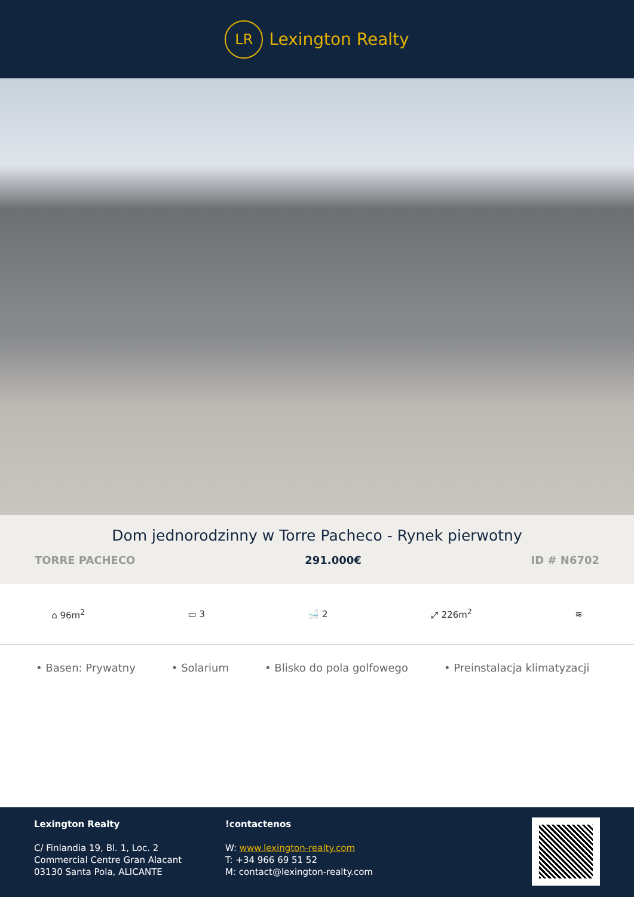LR
Lexington Realty
Dom jednorodzinny w Torre Pacheco - Rynek pierwotny
TORRE PACHECO 291.000€ ID # N6702
⌂ 96m<sup>2</sup> ▭ 3 🛁 2 ⤢ 226m<sup>2</sup> ≋
• Basen: Prywatny • Solarium • Blisko do pola golfowego • Preinstalacja klimatyzacji
Lexington Realty
C/ Finlandia 19, Bl. 1, Loc. 2
Commercial Centre Gran Alacant
03130 Santa Pola, ALICANTE
!contactenos
W: www.lexington-realty.com
T: +34 966 69 51 52
M: contact@lexington-realty.com